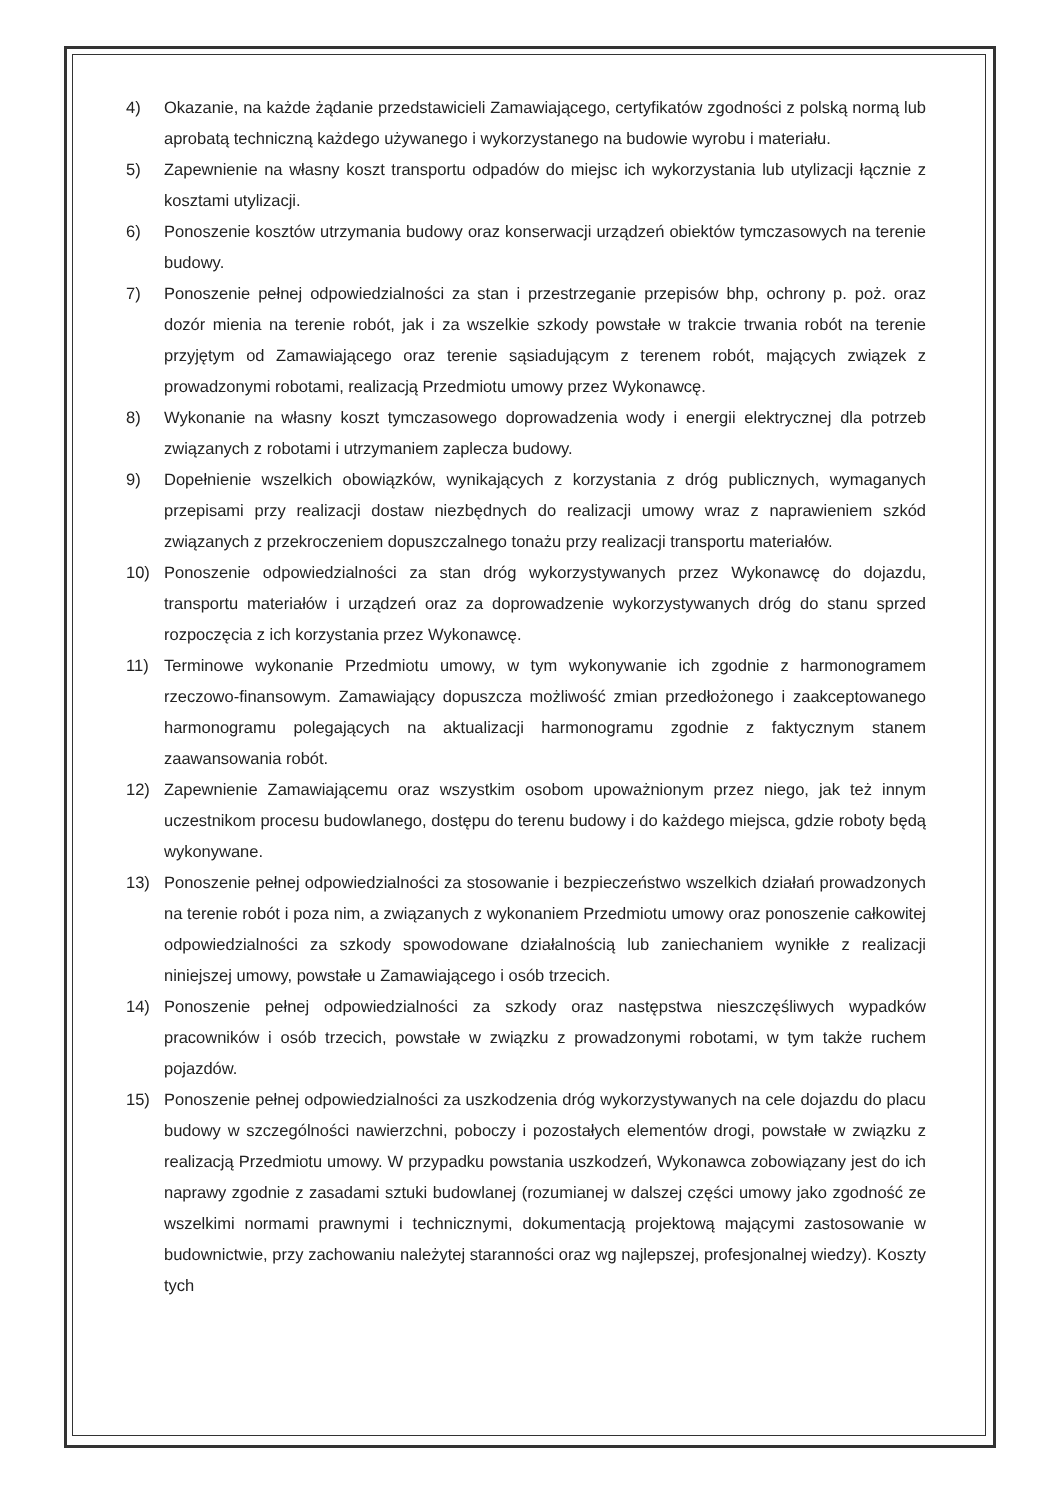4) Okazanie, na każde żądanie przedstawicieli Zamawiającego, certyfikatów zgodności z polską normą lub aprobatą techniczną każdego używanego i wykorzystanego na budowie wyrobu i materiału.
5) Zapewnienie na własny koszt transportu odpadów do miejsc ich wykorzystania lub utylizacji łącznie z kosztami utylizacji.
6) Ponoszenie kosztów utrzymania budowy oraz konserwacji urządzeń obiektów tymczasowych na terenie budowy.
7) Ponoszenie pełnej odpowiedzialności za stan i przestrzeganie przepisów bhp, ochrony p. poż. oraz dozór mienia na terenie robót, jak i za wszelkie szkody powstałe w trakcie trwania robót na terenie przyjętym od Zamawiającego oraz terenie sąsiadującym z terenem robót, mających związek z prowadzonymi robotami, realizacją Przedmiotu umowy przez Wykonawcę.
8) Wykonanie na własny koszt tymczasowego doprowadzenia wody i energii elektrycznej dla potrzeb związanych z robotami i utrzymaniem zaplecza budowy.
9) Dopełnienie wszelkich obowiązków, wynikających z korzystania z dróg publicznych, wymaganych przepisami przy realizacji dostaw niezbędnych do realizacji umowy wraz z naprawieniem szkód związanych z przekroczeniem dopuszczalnego tonażu przy realizacji transportu materiałów.
10) Ponoszenie odpowiedzialności za stan dróg wykorzystywanych przez Wykonawcę do dojazdu, transportu materiałów i urządzeń oraz za doprowadzenie wykorzystywanych dróg do stanu sprzed rozpoczęcia z ich korzystania przez Wykonawcę.
11) Terminowe wykonanie Przedmiotu umowy, w tym wykonywanie ich zgodnie z harmonogramem rzeczowo-finansowym. Zamawiający dopuszcza możliwość zmian przedłożonego i zaakceptowanego harmonogramu polegających na aktualizacji harmonogramu zgodnie z faktycznym stanem zaawansowania robót.
12) Zapewnienie Zamawiającemu oraz wszystkim osobom upoważnionym przez niego, jak też innym uczestnikom procesu budowlanego, dostępu do terenu budowy i do każdego miejsca, gdzie roboty będą wykonywane.
13) Ponoszenie pełnej odpowiedzialności za stosowanie i bezpieczeństwo wszelkich działań prowadzonych na terenie robót i poza nim, a związanych z wykonaniem Przedmiotu umowy oraz ponoszenie całkowitej odpowiedzialności za szkody spowodowane działalnością lub zaniechaniem wynikłe z realizacji niniejszej umowy, powstałe u Zamawiającego i osób trzecich.
14) Ponoszenie pełnej odpowiedzialności za szkody oraz następstwa nieszczęśliwych wypadków pracowników i osób trzecich, powstałe w związku z prowadzonymi robotami, w tym także ruchem pojazdów.
15) Ponoszenie pełnej odpowiedzialności za uszkodzenia dróg wykorzystywanych na cele dojazdu do placu budowy w szczególności nawierzchni, poboczy i pozostałych elementów drogi, powstałe w związku z realizacją Przedmiotu umowy. W przypadku powstania uszkodzeń, Wykonawca zobowiązany jest do ich naprawy zgodnie z zasadami sztuki budowlanej (rozumianej w dalszej części umowy jako zgodność ze wszelkimi normami prawnymi i technicznymi, dokumentacją projektową mającymi zastosowanie w budownictwie, przy zachowaniu należytej staranności oraz wg najlepszej, profesjonalnej wiedzy). Koszty tych